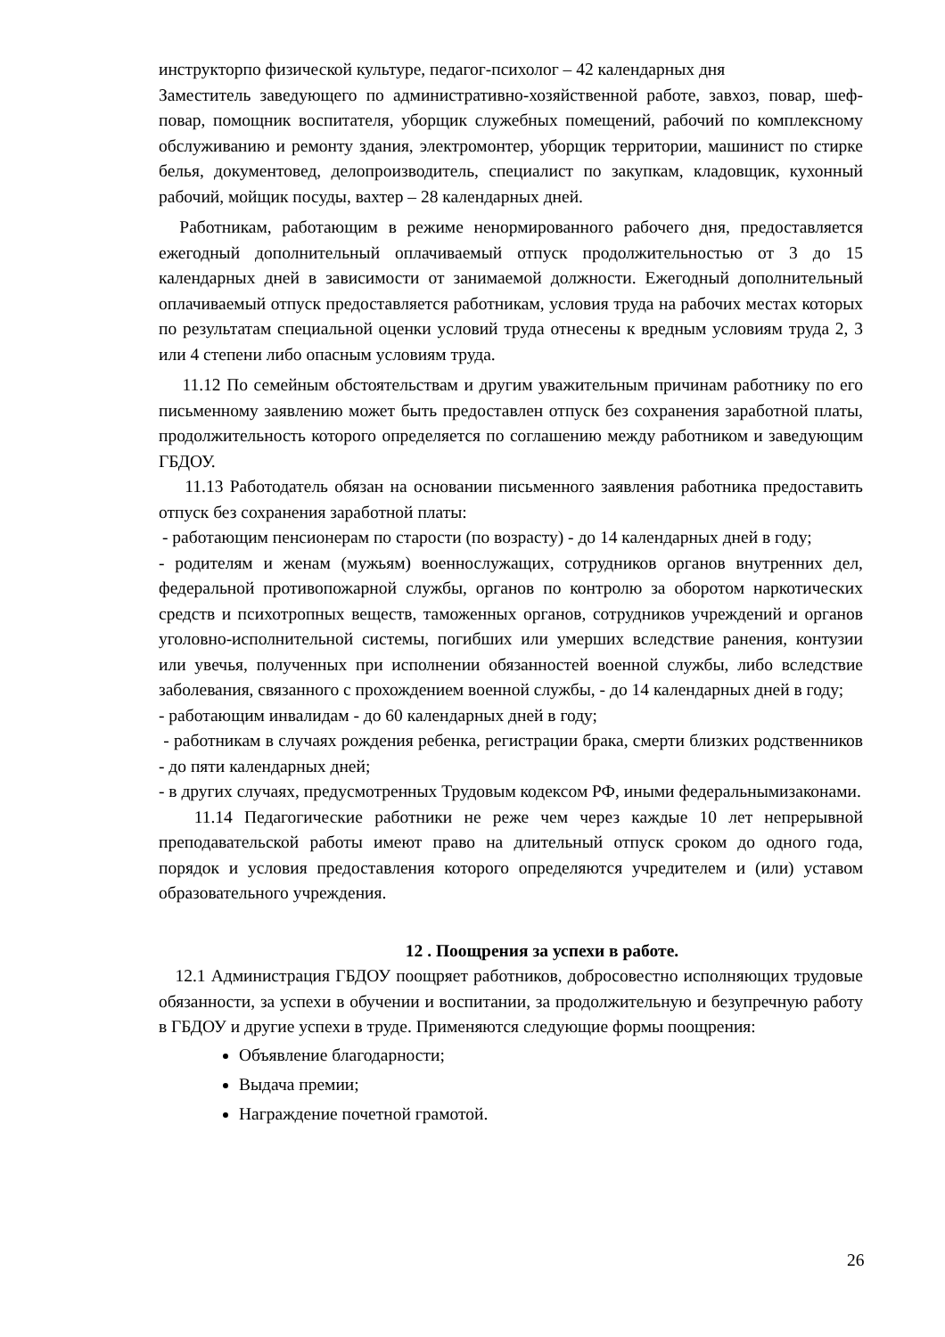инструкторпо физической культуре, педагог-психолог – 42 календарных дня
Заместитель заведующего по административно-хозяйственной работе, завхоз, повар, шеф-повар, помощник воспитателя, уборщик служебных помещений, рабочий по комплексному обслуживанию и ремонту здания, электромонтер, уборщик территории, машинист по стирке белья, документовед, делопроизводитель, специалист по закупкам, кладовщик, кухонный рабочий, мойщик посуды, вахтер – 28 календарных дней.
Работникам, работающим в режиме ненормированного рабочего дня, предоставляется ежегодный дополнительный оплачиваемый отпуск продолжительностью от 3 до 15 календарных дней в зависимости от занимаемой должности. Ежегодный дополнительный оплачиваемый отпуск предоставляется работникам, условия труда на рабочих местах которых по результатам специальной оценки условий труда отнесены к вредным условиям труда 2, 3 или 4 степени либо опасным условиям труда.
11.12 По семейным обстоятельствам и другим уважительным причинам работнику по его письменному заявлению может быть предоставлен отпуск без сохранения заработной платы, продолжительность которого определяется по соглашению между работником и заведующим ГБДОУ.
11.13 Работодатель обязан на основании письменного заявления работника предоставить отпуск без сохранения заработной платы:
- работающим пенсионерам по старости (по возрасту) - до 14 календарных дней в году;
- родителям и женам (мужьям) военнослужащих, сотрудников органов внутренних дел, федеральной противопожарной службы, органов по контролю за оборотом наркотических средств и психотропных веществ, таможенных органов, сотрудников учреждений и органов уголовно-исполнительной системы, погибших или умерших вследствие ранения, контузии или увечья, полученных при исполнении обязанностей военной службы, либо вследствие заболевания, связанного с прохождением военной службы, - до 14 календарных дней в году;
- работающим инвалидам - до 60 календарных дней в году;
- работникам в случаях рождения ребенка, регистрации брака, смерти близких родственников - до пяти календарных дней;
- в других случаях, предусмотренных Трудовым кодексом РФ, иными федеральнымизаконами.
11.14 Педагогические работники не реже чем через каждые 10 лет непрерывной преподавательской работы имеют право на длительный отпуск сроком до одного года, порядок и условия предоставления которого определяются учредителем и (или) уставом образовательного учреждения.
12 . Поощрения за успехи в работе.
12.1 Администрация ГБДОУ поощряет работников, добросовестно исполняющих трудовые обязанности, за успехи в обучении и воспитании, за продолжительную и безупречную работу в ГБДОУ и другие успехи в труде. Применяются следующие формы поощрения:
Объявление благодарности;
Выдача премии;
Награждение почетной грамотой.
26